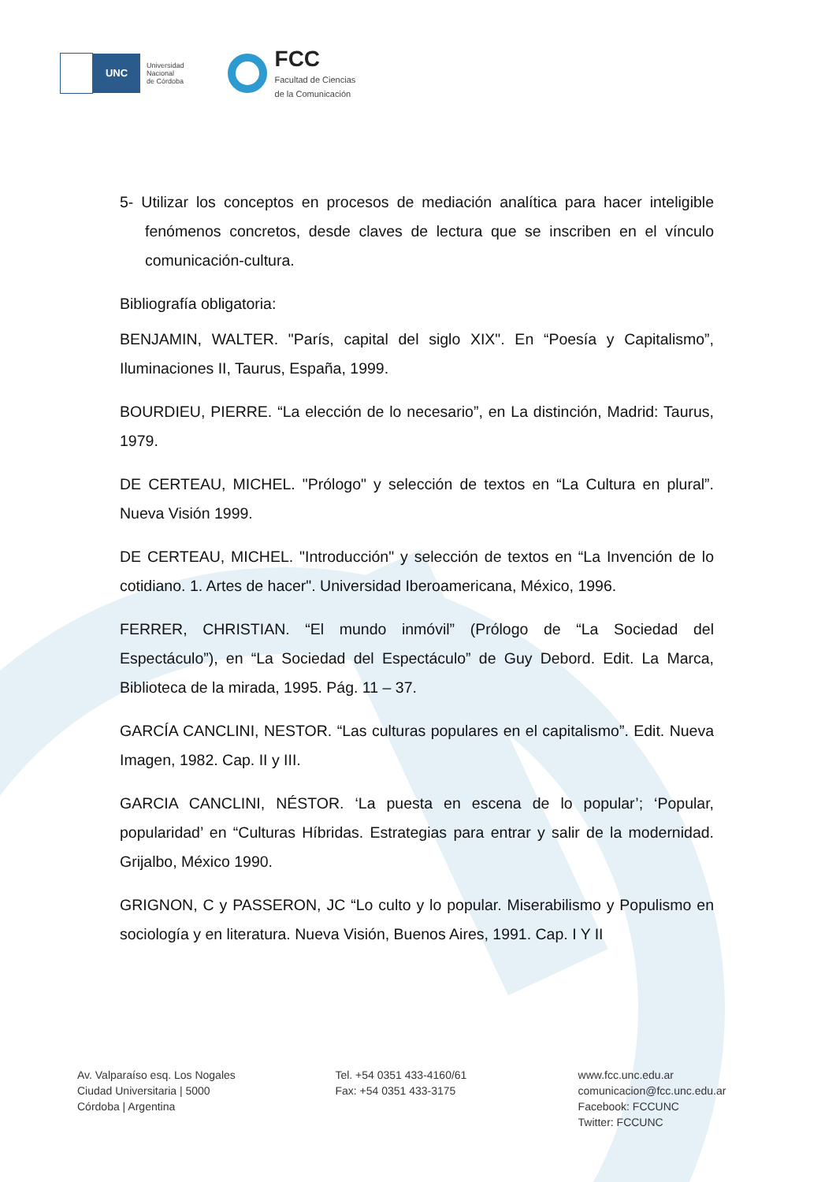UNC
Universidad
Nacional
de Córdoba
FCC
Facultad de Ciencias
de la Comunicación
5- Utilizar los conceptos en procesos de mediación analítica para hacer inteligible fenómenos concretos, desde claves de lectura que se inscriben en el vínculo comunicación-cultura.
Bibliografía obligatoria:
BENJAMIN, WALTER. "París, capital del siglo XIX". En “Poesía y Capitalismo”, Iluminaciones II, Taurus, España, 1999.
BOURDIEU, PIERRE. “La elección de lo necesario”, en La distinción, Madrid: Taurus, 1979.
DE CERTEAU, MICHEL. "Prólogo" y selección de textos en “La Cultura en plural”. Nueva Visión 1999.
DE CERTEAU, MICHEL. "Introducción" y selección de textos en “La Invención de lo cotidiano. 1. Artes de hacer". Universidad Iberoamericana, México, 1996.
FERRER, CHRISTIAN. “El mundo inmóvil” (Prólogo de “La Sociedad del Espectáculo”), en “La Sociedad del Espectáculo” de Guy Debord. Edit. La Marca, Biblioteca de la mirada, 1995. Pág. 11 – 37.
GARCÍA CANCLINI, NESTOR. “Las culturas populares en el capitalismo”. Edit. Nueva Imagen, 1982. Cap. II y III.
GARCIA CANCLINI, NÉSTOR. ‘La puesta en escena de lo popular’; ‘Popular, popularidad’ en “Culturas Híbridas. Estrategias para entrar y salir de la modernidad. Grijalbo, México 1990.
GRIGNON, C y PASSERON, JC “Lo culto y lo popular. Miserabilismo y Populismo en sociología y en literatura. Nueva Visión, Buenos Aires, 1991. Cap. I Y II
Av. Valparaíso esq. Los Nogales
Ciudad Universitaria | 5000
Córdoba | Argentina
Tel. +54 0351 433-4160/61
Fax: +54 0351 433-3175
www.fcc.unc.edu.ar
comunicacion@fcc.unc.edu.ar
Facebook: FCCUNC
Twitter: FCCUNC